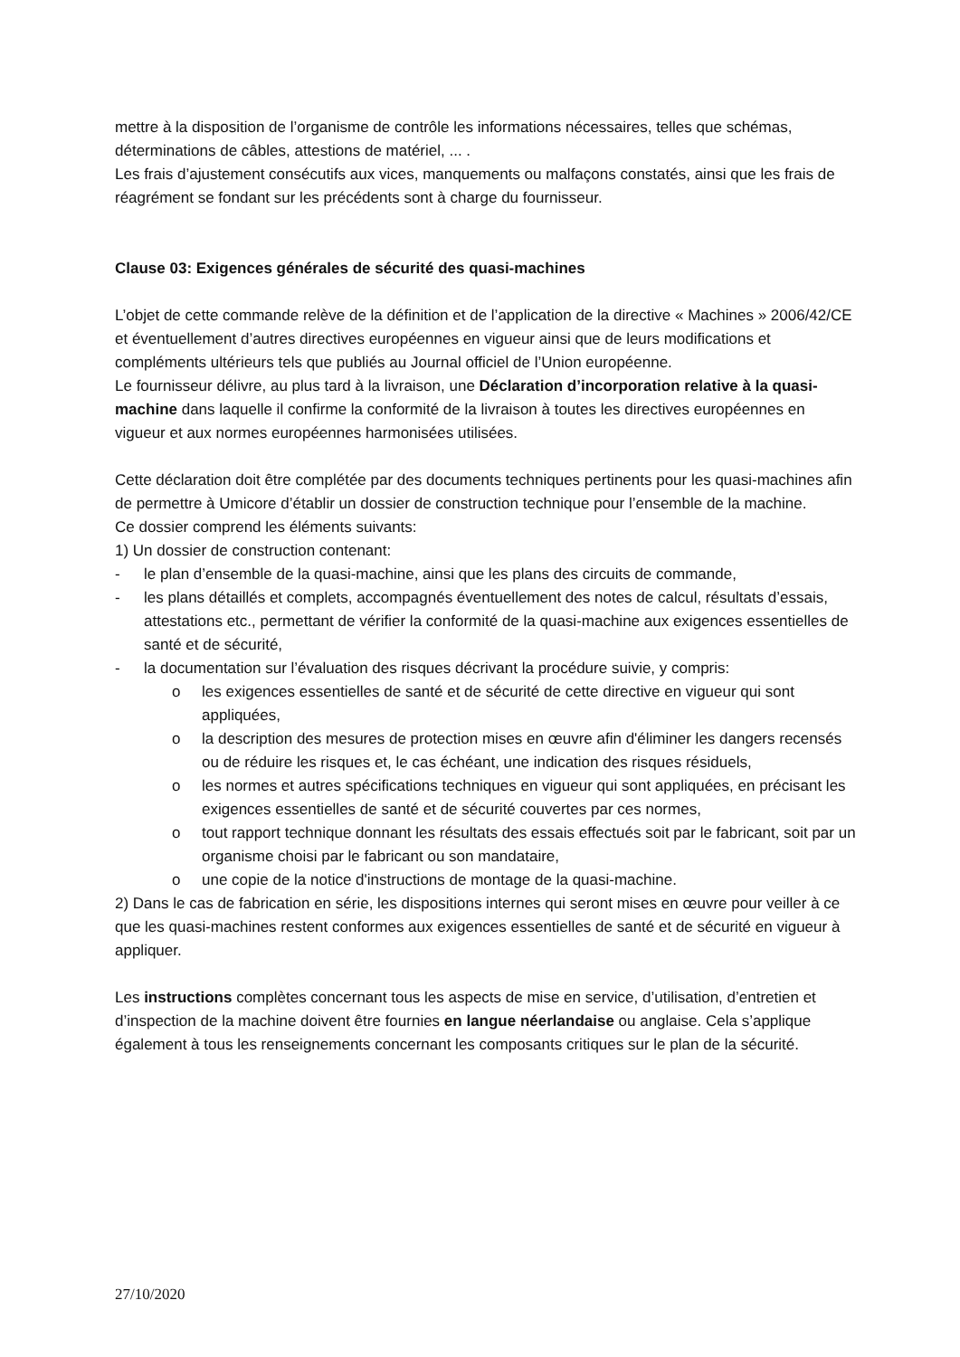mettre à la disposition de l’organisme de contrôle les informations nécessaires, telles que schémas, déterminations de câbles, attestions de matériel, ... .
Les frais d’ajustement consécutifs aux vices, manquements ou malfaçons constatés, ainsi que les frais de réagrément se fondant sur les précédents sont à charge du fournisseur.
Clause 03: Exigences générales de sécurité des quasi-machines
L’objet de cette commande relève de la définition et de l’application de la directive « Machines » 2006/42/CE et éventuellement d’autres directives européennes en vigueur ainsi que de leurs modifications et compléments ultérieurs tels que publiés au Journal officiel de l’Union européenne.
Le fournisseur délivre, au plus tard à la livraison, une Déclaration d’incorporation relative à la quasi-machine dans laquelle il confirme la conformité de la livraison à toutes les directives européennes en vigueur et aux normes européennes harmonisées utilisées.
Cette déclaration doit être complétée par des documents techniques pertinents pour les quasi-machines afin de permettre à Umicore d’établir un dossier de construction technique pour l’ensemble de la machine.
Ce dossier comprend les éléments suivants:
1) Un dossier de construction contenant:
- le plan d’ensemble de la quasi-machine, ainsi que les plans des circuits de commande,
- les plans détaillés et complets, accompagnés éventuellement des notes de calcul, résultats d’essais, attestations etc., permettant de vérifier la conformité de la quasi-machine aux exigences essentielles de santé et de sécurité,
- la documentation sur l’évaluation des risques décrivant la procédure suivie, y compris:
o les exigences essentielles de santé et de sécurité de cette directive en vigueur qui sont appliquées,
o la description des mesures de protection mises en œuvre afin d'éliminer les dangers recensés ou de réduire les risques et, le cas échéant, une indication des risques résiduels,
o les normes et autres spécifications techniques en vigueur qui sont appliquées, en précisant les exigences essentielles de santé et de sécurité couvertes par ces normes,
o tout rapport technique donnant les résultats des essais effectués soit par le fabricant, soit par un organisme choisi par le fabricant ou son mandataire,
o une copie de la notice d'instructions de montage de la quasi-machine.
2) Dans le cas de fabrication en série, les dispositions internes qui seront mises en œuvre pour veiller à ce que les quasi-machines restent conformes aux exigences essentielles de santé et de sécurité en vigueur à appliquer.
Les instructions complètes concernant tous les aspects de mise en service, d’utilisation, d’entretien et d’inspection de la machine doivent être fournies en langue néerlandaise ou anglaise. Cela s’applique également à tous les renseignements concernant les composants critiques sur le plan de la sécurité.
27/10/2020